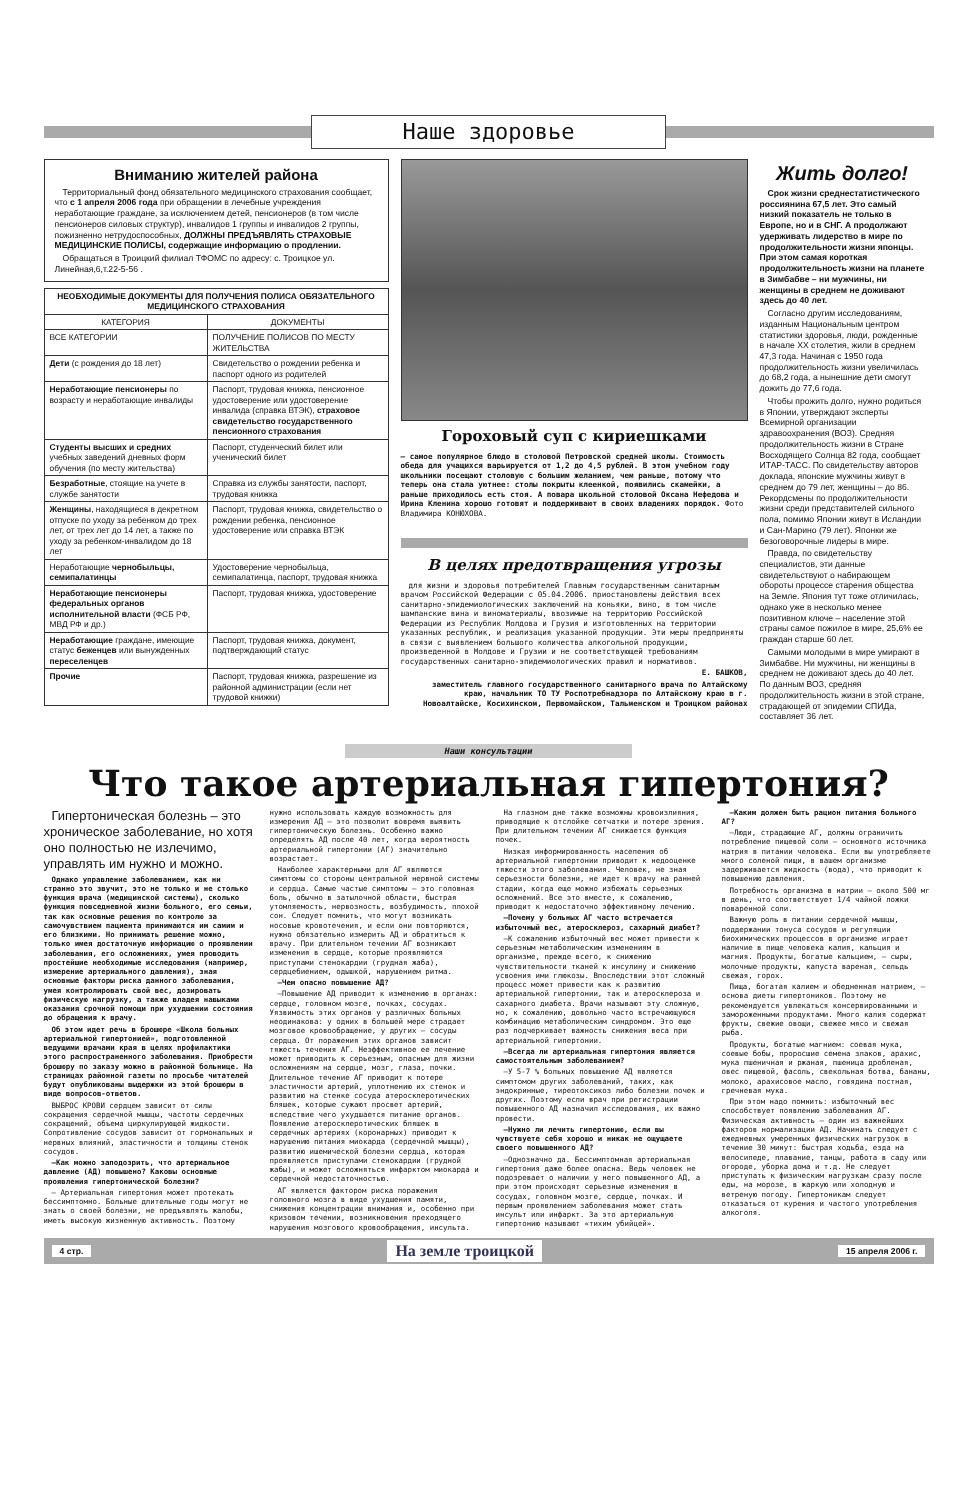Наше здоровье
Вниманию жителей района
Территориальный фонд обязательного медицинского страхования сообщает, что с 1 апреля 2006 года при обращении в лечебные учреждения неработающие граждане, за исключением детей, пенсионеров (в том числе пенсионеров силовых структур), инвалидов 1 группы и инвалидов 2 группы, пожизненно нетрудоспособных, ДОЛЖНЫ ПРЕДЪЯВЛЯТЬ СТРАХОВЫЕ МЕДИЦИНСКИЕ ПОЛИСЫ, содержащие информацию о продлении.
Обращаться в Троицкий филиал ТФОМС по адресу: с. Троицкое ул. Линейная,6,т.22-5-56 .
| НЕОБХОДИМЫЕ ДОКУМЕНТЫ ДЛЯ ПОЛУЧЕНИЯ ПОЛИСА ОБЯЗАТЕЛЬНОГО МЕДИЦИНСКОГО СТРАХОВАНИЯ | |
| --- | --- |
| КАТЕГОРИЯ | ДОКУМЕНТЫ |
| ВСЕ КАТЕГОРИИ | ПОЛУЧЕНИЕ ПОЛИСОВ ПО МЕСТУ ЖИТЕЛЬСТВА |
| Дети (с рождения до 18 лет) | Свидетельство о рождении ребенка и паспорт одного из родителей |
| Неработающие пенсионеры по возрасту и неработающие инвалиды | Паспорт, трудовая книжка, пенсионное удостоверение или удостоверение инвалида (справка ВТЭК), страховое свидетельство государственного пенсионного страхования |
| Студенты высших и средних учебных заведений дневных форм обучения (по месту жительства) | Паспорт, студенческий билет или ученический билет |
| Безработные , стоящие на учете в службе занятости | Справка из службы занятости, паспорт, трудовая книжка |
| Женщины , находящиеся в декретном отпуске по уходу за ребенком до трех лет, от трех лет до 14 лет, а также по уходу за ребенком-инвалидом до 18 лет | Паспорт, трудовая книжка, свидетельство о рождении ребенка, пенсионное удостоверение или справка ВТЭК |
| Неработающие чернобыльцы, семипалатинцы | Удостоверение чернобыльца, семипалатинца, паспорт, трудовая книжка |
| Неработающие пенсионеры федеральных органов исполнительной власти (ФСБ РФ, МВД РФ и др.) | Паспорт, трудовая книжка, удостоверение |
| Неработающие граждане, имеющие статус беженцев или вынужденных переселенцев | Паспорт, трудовая книжка, документ, подтверждающий статус |
| Прочие | Паспорт, трудовая книжка, разрешение из районной администрации (если нет трудовой книжки) |
Гороховый суп с кириешками
– самое популярное блюдо в столовой Петровской средней школы. Стоимость обеда для учащихся варьируется от 1,2 до 4,5 рублей. В этом учебном году школьники посещают столовую с большим желанием, чем раньше, потому что теперь она стала уютнее: столы покрыты клеенкой, появились скамейки, а раньше приходилось есть стоя. А повара школьной столовой Оксана Нефедова и Ирина Кленина хорошо готовят и поддерживают в своих владениях порядок. Фото Владимира КОНЮХОВА.
В целях предотвращения угрозы
для жизни и здоровья потребителей Главным государственным санитарным врачом Российской Федерации с 05.04.2006. приостановлены действия всех санитарно-эпидемиологических заключений на коньяки, вино, в том числе шампанские вина и виноматериалы, ввозимые на территорию Российской Федерации из Республик Молдова и Грузия и изготовленных на территории указанных республик, и реализация указанной продукции. Эти меры предприняты в связи с выявлением большого количества алкогольной продукции, произведенной в Молдове и Грузии и не соответствующей требованиям государственных санитарно-эпидемиологических правил и нормативов.
Е. БАШКОВ,
заместитель главного государственного санитарного врача по Алтайскому краю, начальник ТО ТУ Роспотребнадзора по Алтайскому краю в г. Новоалтайске, Косихинском, Первомайском, Тальменском и Троицком районах
Жить долго!
Срок жизни среднестатистического россиянина 67,5 лет. Это самый низкий показатель не только в Европе, но и в СНГ. А продолжают удерживать лидерство в мире по продолжительности жизни японцы. При этом самая короткая продолжительность жизни на планете в Зимбабве – ни мужчины, ни женщины в среднем не доживают здесь до 40 лет.
Согласно другим исследованиям, изданным Национальным центром статистики здоровья, люди, рожденные в начале XX столетия, жили в среднем 47,3 года. Начиная с 1950 года продолжительность жизни увеличилась до 68,2 года, а нынешние дети смогут дожить до 77,6 года.
Чтобы прожить долго, нужно родиться в Японии, утверждают эксперты Всемирной организации здравоохранения (ВОЗ). Средняя продолжительность жизни в Стране Восходящего Солнца 82 года, сообщает ИТАР-ТАСС. По свидетельству авторов доклада, японские мужчины живут в среднем до 79 лет, женщины – до 86. Рекордсмены по продолжительности жизни среди представителей сильного пола, помимо Японии живут в Исландии и Сан-Марино (79 лет). Японки же безоговорочные лидеры в мире.
Правда, по свидетельству специалистов, эти данные свидетельствуют о набирающем обороты процессе старения общества на Земле. Япония тут тоже отличилась, однако уже в несколько менее позитивном ключе – население этой страны самое пожилое в мире, 25,6% ее граждан старше 60 лет.
Самыми молодыми в мире умирают в Зимбабве. Ни мужчины, ни женщины в среднем не доживают здесь до 40 лет. По данным ВОЗ, средняя продолжительность жизни в этой стране, страдающей от эпидемии СПИДа, составляет 36 лет.
Наши консультации
Что такое артериальная гипертония?
Гипертоническая болезнь – это хроническое заболевание, но хотя оно полностью не излечимо, управлять им нужно и можно.
Однако управление заболеванием, как ни странно это звучит, это не только и не столько функция врача (медицинской системы), сколько функция повседневной жизни больного, его семьи, так как основные решения по контролю за самочувствием пациента принимаются им самим и его близкими. Но принимать решение можно, только имея достаточную информацию о проявлении заболевания, его осложнениях, умея проводить простейшие необходимые исследования (например, измерение артериального давления), зная основные факторы риска данного заболевания, умея контролировать свой вес, дозировать физическую нагрузку, а также владея навыками оказания срочной помощи при ухудшении состояния до обращения к врачу.
Об этом идет речь в брошюре «Школа больных артериальной гипертонией», подготовленной ведущими врачами края в целях профилактики этого распространенного заболевания. Приобрести брошюру по заказу можно в районной больнице. На страницах районной газеты по просьбе читателей будут опубликованы выдержки из этой брошюры в виде вопросов-ответов.
ВЫБРОС КРОВИ сердцем зависит от силы сокращения сердечной мышцы, частоты сердечных сокращений, объема циркулирующей жидкости. Сопротивление сосудов зависит от гормональных и нервных влияний, эластичности и толщины стенок сосудов.
–Как можно заподозрить, что артериальное давление (АД) повышено? Каковы основные проявления гипертонической болезни?
– Артериальная гипертония может протекать бессимптомно. Больные длительные годы могут не знать о своей болезни, не предъявлять жалобы, иметь высокую жизненную активность. Поэтому нужно использовать каждую возможность для измерения АД – это позволит вовремя выявить гипертоническую болезнь. Особенно важно определять АД после 40 лет, когда вероятность артериальной гипертонии (АГ) значительно возрастает.
Наиболее характерными для АГ являются симптомы со стороны центральной нервной системы и сердца. Самые частые симптомы – это головная боль, обычно в затылочной области, быстрая утомляемость, нервозность, возбудимость, плохой сон. Следует помнить, что могут возникать носовые кровотечения, и если они повторяются, нужно обязательно измерить АД и обратиться к врачу. При длительном течении АГ возникают изменения в сердце, которые проявляются приступами стенокардии (грудная жаба), сердцебиением, одышкой, нарушением ритма.
–Чем опасно повышение АД?
–Повышение АД приводит к изменению в органах: сердце, головном мозге, почках, сосудах. Уязвимость этих органов у различных больных неодинакова: у одних в большей мере страдает мозговое кровообращение, у других – сосуды сердца. От поражения этих органов зависит тяжесть течения АГ. Неэффективное ее лечение может приводить к серьезным, опасным для жизни осложнениям на сердце, мозг, глаза, почки. Длительное течение АГ приводит к потере эластичности артерий, уплотнению их стенок и развитию на стенке сосуда атеросклеротических бляшек, которые сужают просвет артерий, вследствие чего ухудшается питание органов. Появление атеросклеротических бляшек в сердечных артериях (коронарных) приводит к нарушению питания миокарда (сердечной мышцы), развитию ишемической болезни сердца, которая проявляется приступами стенокардии (грудной жабы), и может осложняться инфарктом миокарда и сердечной недостаточностью.
АГ является фактором риска поражения головного мозга в виде ухудшения памяти, снижения концентрации внимания и, особенно при кризовом течении, возникновения преходящего нарушения мозгового кровообращения, инсульта.
На глазном дне также возможны кровоизлияния, приводящие к отслойке сетчатки и потере зрения. При длительном течении АГ снижается функция почек.
Низкая информированность населения об артериальной гипертонии приводит к недооценке тяжести этого заболевания. Человек, не зная серьезности болезни, не идет к врачу на ранней стадии, когда еще можно избежать серьезных осложнений. Все это вместе, к сожалению, приводит к недостаточно эффективному лечению.
–Почему у больных АГ часто встречается избыточный вес, атеросклероз, сахарный диабет?
–К сожалению избыточный вес может привести к серьезным метаболическим изменениям в организме, прежде всего, к снижению чувствительности тканей к инсулину и снижению усвоения ими глюкозы. Впоследствии этот сложный процесс может привести как к развитию артериальной гипертонии, так и атеросклероза и сахарного диабета. Врачи называют эту сложную, но, к сожалению, довольно часто встречающуюся комбинацию метаболическим синдромом. Это еще раз подчеркивает важность снижения веса при артериальной гипертонии.
–Всегда ли артериальная гипертония является самостоятельным заболеванием?
–У 5-7 % больных повышение АД является симптомом других заболеваний, таких, как эндокринные, тиреотоксикоз либо болезни почек и других. Поэтому если врач при регистрации повышенного АД назначил исследования, их важно провести.
–Нужно ли лечить гипертонию, если вы чувствуете себя хорошо и никак не ощущаете своего повышенного АД?
–Однозначно да. Бессимптомная артериальная гипертония даже более опасна. Ведь человек не подозревает о наличии у него повышенного АД, а при этом происходят серьезные изменения в сосудах, головном мозге, сердце, почках. И первым проявлением заболевания может стать инсульт или инфаркт. За это артериальную гипертонию называют «тихим убийцей».
–Каким должен быть рацион питания больного АГ?
–Люди, страдающие АГ, должны ограничить потребление пищевой соли – основного источника натрия в питании человека. Если вы употребляете много соленой пищи, в вашем организме задерживается жидкость (вода), что приводит к повышению давления.
Потребность организма в натрии – около 500 мг в день, что соответствует 1/4 чайной ложки поваренной соли.
Важную роль в питании сердечной мышцы, поддержании тонуса сосудов и регуляции биохимических процессов в организме играет наличие в пище человека калия, кальция и магния. Продукты, богатые кальцием, – сыры, молочные продукты, капуста вареная, сельдь свежая, горох.
Пища, богатая калием и обедненная натрием, – основа диеты гипертоников. Поэтому не рекомендуется увлекаться консервированными и замороженными продуктами. Много калия содержат фрукты, свежие овощи, свежее мясо и свежая рыба.
Продукты, богатые магнием: соевая мука, соевые бобы, проросшие семена злаков, арахис, мука пшеничная и ржаная, пшеница дробленая, овес пищевой, фасоль, свекольная ботва, бананы, молоко, арахисовое масло, говядина постная, гречневая мука.
При этом надо помнить: избыточный вес способствует появлению заболевания АГ. Физическая активность – один из важнейших факторов нормализации АД. Начинать следует с ежедневных умеренных физических нагрузок в течение 30 минут: быстрая ходьба, езда на велосипеде, плавание, танцы, работа в саду или огороде, уборка дома и т.д. Не следует приступать к физическим нагрузкам сразу после еды, на морозе, в жаркую или холодную и ветреную погоду. Гипертоникам следует отказаться от курения и частого употребления алкоголя.
4 стр. На земле троицкой 15 апреля 2006 г.